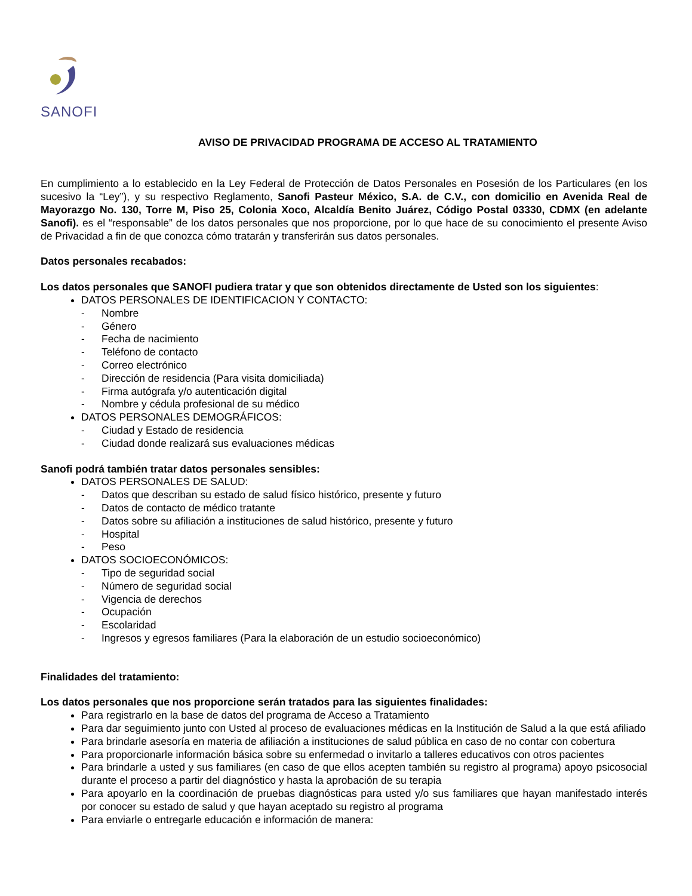SANOFI
AVISO DE PRIVACIDAD PROGRAMA DE ACCESO AL TRATAMIENTO
En cumplimiento a lo establecido en la Ley Federal de Protección de Datos Personales en Posesión de los Particulares (en los sucesivo la “Ley”), y su respectivo Reglamento, Sanofi Pasteur México, S.A. de C.V., con domicilio en Avenida Real de Mayorazgo No. 130, Torre M, Piso 25, Colonia Xoco, Alcaldía Benito Juárez, Código Postal 03330, CDMX (en adelante Sanofi). es el “responsable” de los datos personales que nos proporcione, por lo que hace de su conocimiento el presente Aviso de Privacidad a fin de que conozca cómo tratarán y transferirán sus datos personales.
Datos personales recabados:
Los datos personales que SANOFI pudiera tratar y que son obtenidos directamente de Usted son los siguientes:
DATOS PERSONALES DE IDENTIFICACION Y CONTACTO:
- Nombre
- Género
- Fecha de nacimiento
- Teléfono de contacto
- Correo electrónico
- Dirección de residencia (Para visita domiciliada)
- Firma autógrafa y/o autenticación digital
- Nombre y cédula profesional de su médico
DATOS PERSONALES DEMOGRÁFICOS:
- Ciudad y Estado de residencia
- Ciudad donde realizará sus evaluaciones médicas
Sanofi podrá también tratar datos personales sensibles:
DATOS PERSONALES DE SALUD:
- Datos que describan su estado de salud físico histórico, presente y futuro
- Datos de contacto de médico tratante
- Datos sobre su afiliación a instituciones de salud histórico, presente y futuro
- Hospital
- Peso
DATOS SOCIOECONÓMICOS:
- Tipo de seguridad social
- Número de seguridad social
- Vigencia de derechos
- Ocupación
- Escolaridad
- Ingresos y egresos familiares (Para la elaboración de un estudio socioeconómico)
Finalidades del tratamiento:
Los datos personales que nos proporcione serán tratados para las siguientes finalidades:
Para registrarlo en la base de datos del programa de Acceso a Tratamiento
Para dar seguimiento junto con Usted al proceso de evaluaciones médicas en la Institución de Salud a la que está afiliado
Para brindarle asesoría en materia de afiliación a instituciones de salud pública en caso de no contar con cobertura
Para proporcionarle información básica sobre su enfermedad o invitarlo a talleres educativos con otros pacientes
Para brindarle a usted y sus familiares (en caso de que ellos acepten también su registro al programa) apoyo psicosocial durante el proceso a partir del diagnóstico y hasta la aprobación de su terapia
Para apoyarlo en la coordinación de pruebas diagnósticas para usted y/o sus familiares que hayan manifestado interés por conocer su estado de salud y que hayan aceptado su registro al programa
Para enviarle o entregarle educación e información de manera: